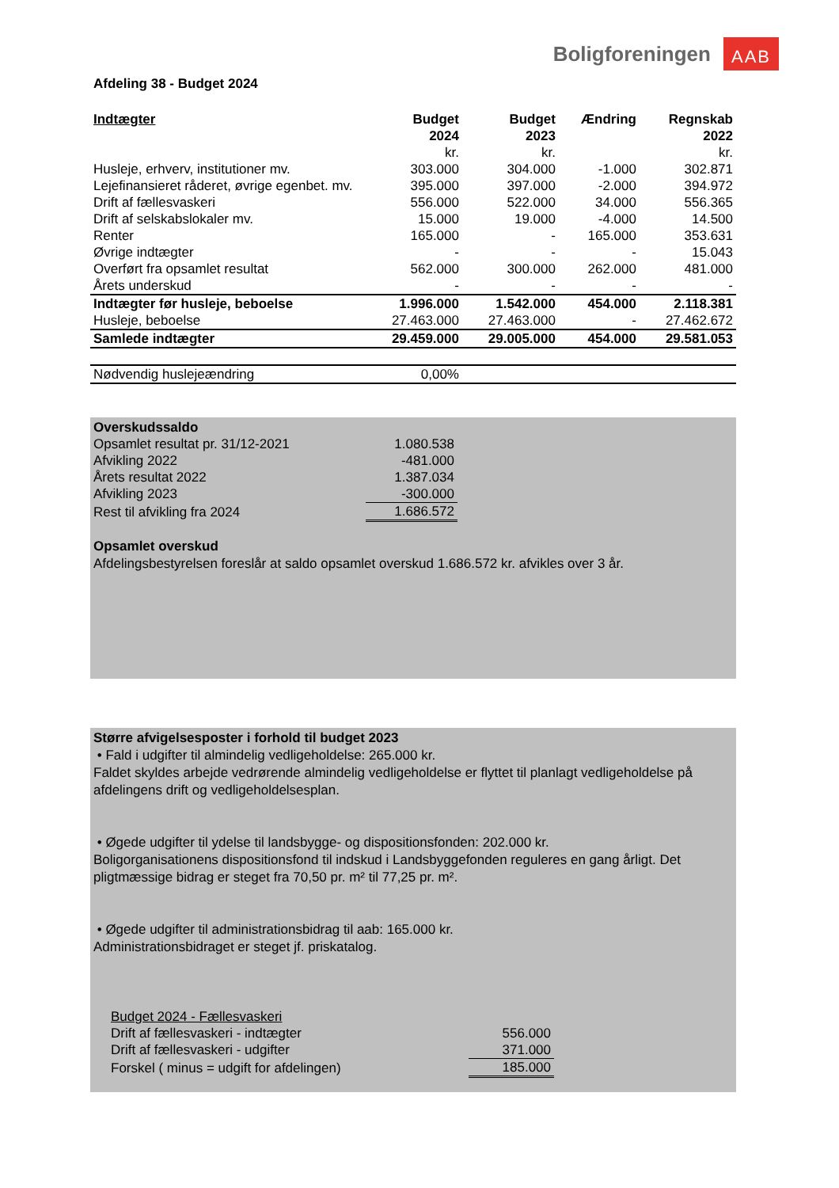Boligforeningen AAB
Afdeling 38 - Budget 2024
| Indtægter | Budget 2024 | Budget 2023 | Ændring | Regnskab 2022 |
| --- | --- | --- | --- | --- |
| | kr. | kr. | | kr. |
| Husleje, erhverv, institutioner mv. | 303.000 | 304.000 | -1.000 | 302.871 |
| Lejefinansieret råderet, øvrige egenbet. mv. | 395.000 | 397.000 | -2.000 | 394.972 |
| Drift af fællesvaskeri | 556.000 | 522.000 | 34.000 | 556.365 |
| Drift af selskabslokaler mv. | 15.000 | 19.000 | -4.000 | 14.500 |
| Renter | 165.000 | - | 165.000 | 353.631 |
| Øvrige indtægter | - | - | - | 15.043 |
| Overført fra opsamlet resultat | 562.000 | 300.000 | 262.000 | 481.000 |
| Årets underskud | - | - | - | - |
| Indtægter før husleje, beboelse | 1.996.000 | 1.542.000 | 454.000 | 2.118.381 |
| Husleje, beboelse | 27.463.000 | 27.463.000 | - | 27.462.672 |
| Samlede indtægter | 29.459.000 | 29.005.000 | 454.000 | 29.581.053 |
| Nødvendig huslejeændring | 0,00% | | | |
| Overskudssaldo | |
| Opsamlet resultat pr. 31/12-2021 | 1.080.538 |
| Afvikling 2022 | -481.000 |
| Årets resultat 2022 | 1.387.034 |
| Afvikling 2023 | -300.000 |
| Rest til afvikling fra 2024 | 1.686.572 |
Opsamlet overskud
Afdelingsbestyrelsen foreslår at saldo opsamlet overskud 1.686.572 kr. afvikles over 3 år.
Større afvigelsesposter i forhold til budget 2023
• Fald i udgifter til almindelig vedligeholdelse: 265.000 kr.
Faldet skyldes arbejde vedrørende almindelig vedligeholdelse er flyttet til planlagt vedligeholdelse på afdelingens drift og vedligeholdelsesplan.
• Øgede udgifter til ydelse til landsbygge- og dispositionsfonden: 202.000 kr.
Boligorganisationens dispositionsfond til indskud i Landsbyggefonden reguleres en gang årligt. Det pligtmæssige bidrag er steget fra 70,50 pr. m² til 77,25 pr. m².
• Øgede udgifter til administrationsbidrag til aab: 165.000 kr.
Administrationsbidraget er steget jf. priskatalog.
| Budget 2024 - Fællesvaskeri | |
| Drift af fællesvaskeri - indtægter | 556.000 |
| Drift af fællesvaskeri - udgifter | 371.000 |
| Forskel ( minus = udgift for afdelingen) | 185.000 |